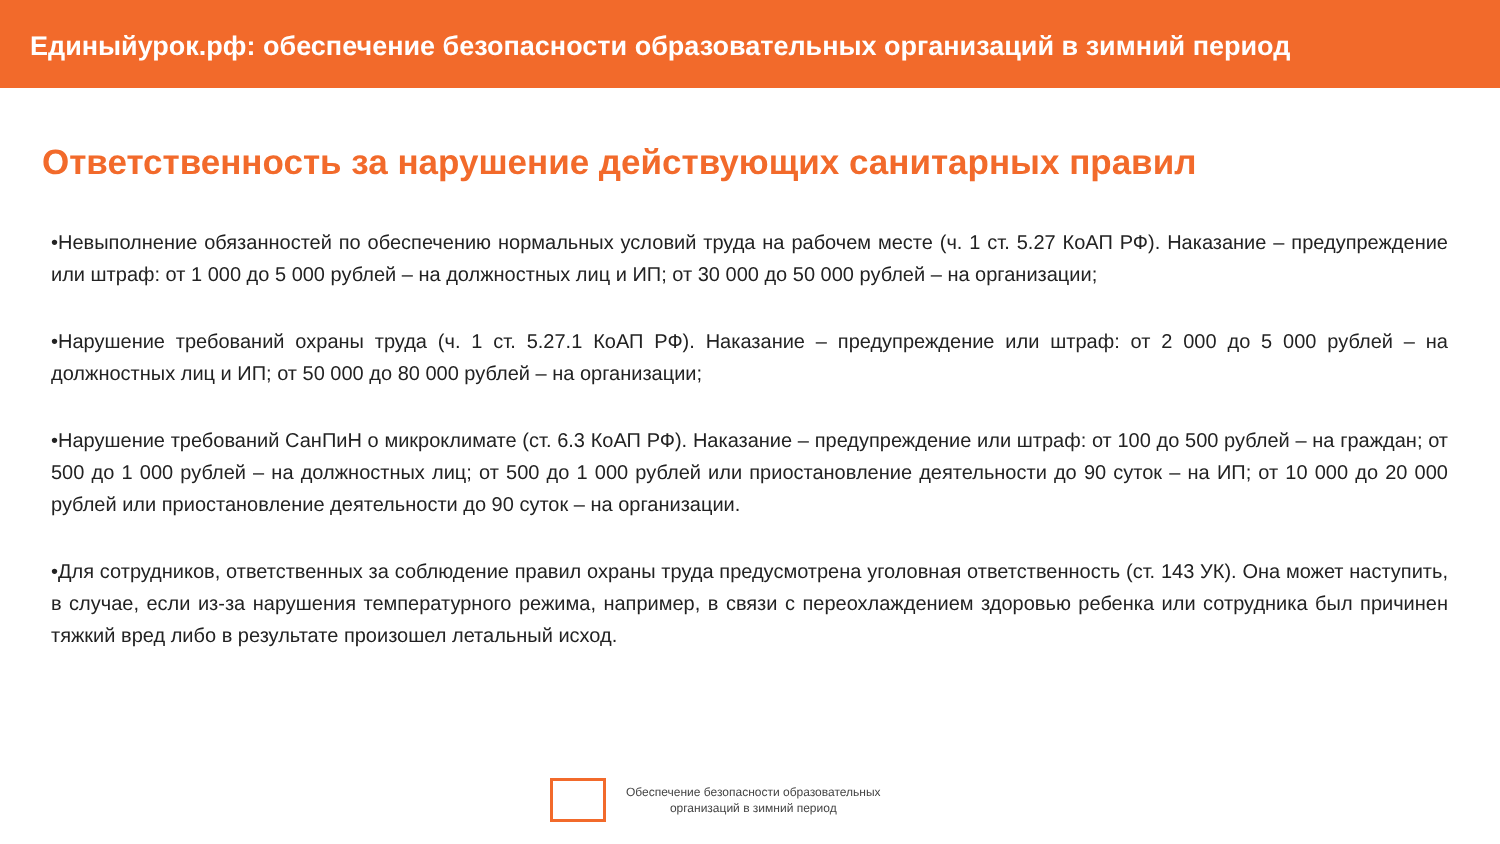Единыйурок.рф: обеспечение безопасности образовательных организаций в зимний период
Ответственность за нарушение действующих санитарных правил
•Невыполнение обязанностей по обеспечению нормальных условий труда на рабочем месте (ч. 1 ст. 5.27 КоАП РФ). Наказание – предупреждение или штраф: от 1 000 до 5 000 рублей – на должностных лиц и ИП; от 30 000 до 50 000 рублей – на организации;
•Нарушение требований охраны труда (ч. 1 ст. 5.27.1 КоАП РФ). Наказание – предупреждение или штраф: от 2 000 до 5 000 рублей – на должностных лиц и ИП; от 50 000 до 80 000 рублей – на организации;
•Нарушение требований СанПиН о микроклимате (ст. 6.3 КоАП РФ). Наказание – предупреждение или штраф: от 100 до 500 рублей – на граждан; от 500 до 1 000 рублей – на должностных лиц; от 500 до 1 000 рублей или приостановление деятельности до 90 суток – на ИП; от 10 000 до 20 000 рублей или приостановление деятельности до 90 суток – на организации.
•Для сотрудников, ответственных за соблюдение правил охраны труда предусмотрена уголовная ответственность (ст. 143 УК). Она может наступить, в случае, если из-за нарушения температурного режима, например, в связи с переохлаждением здоровью ребенка или сотрудника был причинен тяжкий вред либо в результате произошел летальный исход.
Обеспечение безопасности образовательных
организаций в зимний период